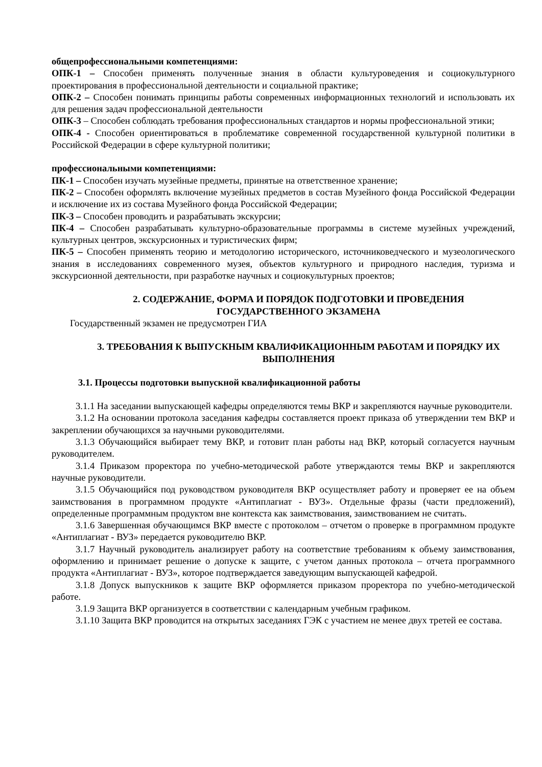общепрофессиональными компетенциями:
ОПК-1 – Способен применять полученные знания в области культуроведения и социокультурного проектирования в профессиональной деятельности и социальной практике;
ОПК-2 – Способен понимать принципы работы современных информационных технологий и использовать их для решения задач профессиональной деятельности
ОПК-3 – Способен соблюдать требования профессиональных стандартов и нормы профессиональной этики;
ОПК-4 - Способен ориентироваться в проблематике современной государственной культурной политики в Российской Федерации в сфере культурной политики;
профессиональными компетенциями:
ПК-1 – Способен изучать музейные предметы, принятые на ответственное хранение;
ПК-2 – Способен оформлять включение музейных предметов в состав Музейного фонда Российской Федерации и исключение их из состава Музейного фонда Российской Федерации;
ПК-3 – Способен проводить и разрабатывать экскурсии;
ПК-4 – Способен разрабатывать культурно-образовательные программы в системе музейных учреждений, культурных центров, экскурсионных и туристических фирм;
ПК-5 – Способен применять теорию и методологию исторического, источниковедческого и музеологического знания в исследованиях современного музея, объектов культурного и природного наследия, туризма и экскурсионной деятельности, при разработке научных и социокультурных проектов;
2. СОДЕРЖАНИЕ, ФОРМА И ПОРЯДОК ПОДГОТОВКИ И ПРОВЕДЕНИЯ ГОСУДАРСТВЕННОГО ЭКЗАМЕНА
Государственный экзамен не предусмотрен ГИА
3. ТРЕБОВАНИЯ К ВЫПУСКНЫМ КВАЛИФИКАЦИОННЫМ РАБОТАМ И ПОРЯДКУ ИХ ВЫПОЛНЕНИЯ
3.1. Процессы подготовки выпускной квалификационной работы
3.1.1 На заседании выпускающей кафедры определяются темы ВКР и закрепляются научные руководители.
3.1.2 На основании протокола заседания кафедры составляется проект приказа об утверждении тем ВКР и закреплении обучающихся за научными руководителями.
3.1.3 Обучающийся выбирает тему ВКР, и готовит план работы над ВКР, который согласуется научным руководителем.
3.1.4 Приказом проректора по учебно-методической работе утверждаются темы ВКР и закрепляются научные руководители.
3.1.5 Обучающийся под руководством руководителя ВКР осуществляет работу и проверяет ее на объем заимствования в программном продукте «Антиплагиат - ВУЗ». Отдельные фразы (части предложений), определенные программным продуктом вне контекста как заимствования, заимствованием не считать.
3.1.6 Завершенная обучающимся ВКР вместе с протоколом – отчетом о проверке в программном продукте «Антиплагиат - ВУЗ» передается руководителю ВКР.
3.1.7 Научный руководитель анализирует работу на соответствие требованиям к объему заимствования, оформлению и принимает решение о допуске к защите, с учетом данных протокола – отчета программного продукта «Антиплагиат - ВУЗ», которое подтверждается заведующим выпускающей кафедрой.
3.1.8 Допуск выпускников к защите ВКР оформляется приказом проректора по учебно-методической работе.
3.1.9 Защита ВКР организуется в соответствии с календарным учебным графиком.
3.1.10 Защита ВКР проводится на открытых заседаниях ГЭК с участием не менее двух третей ее состава.